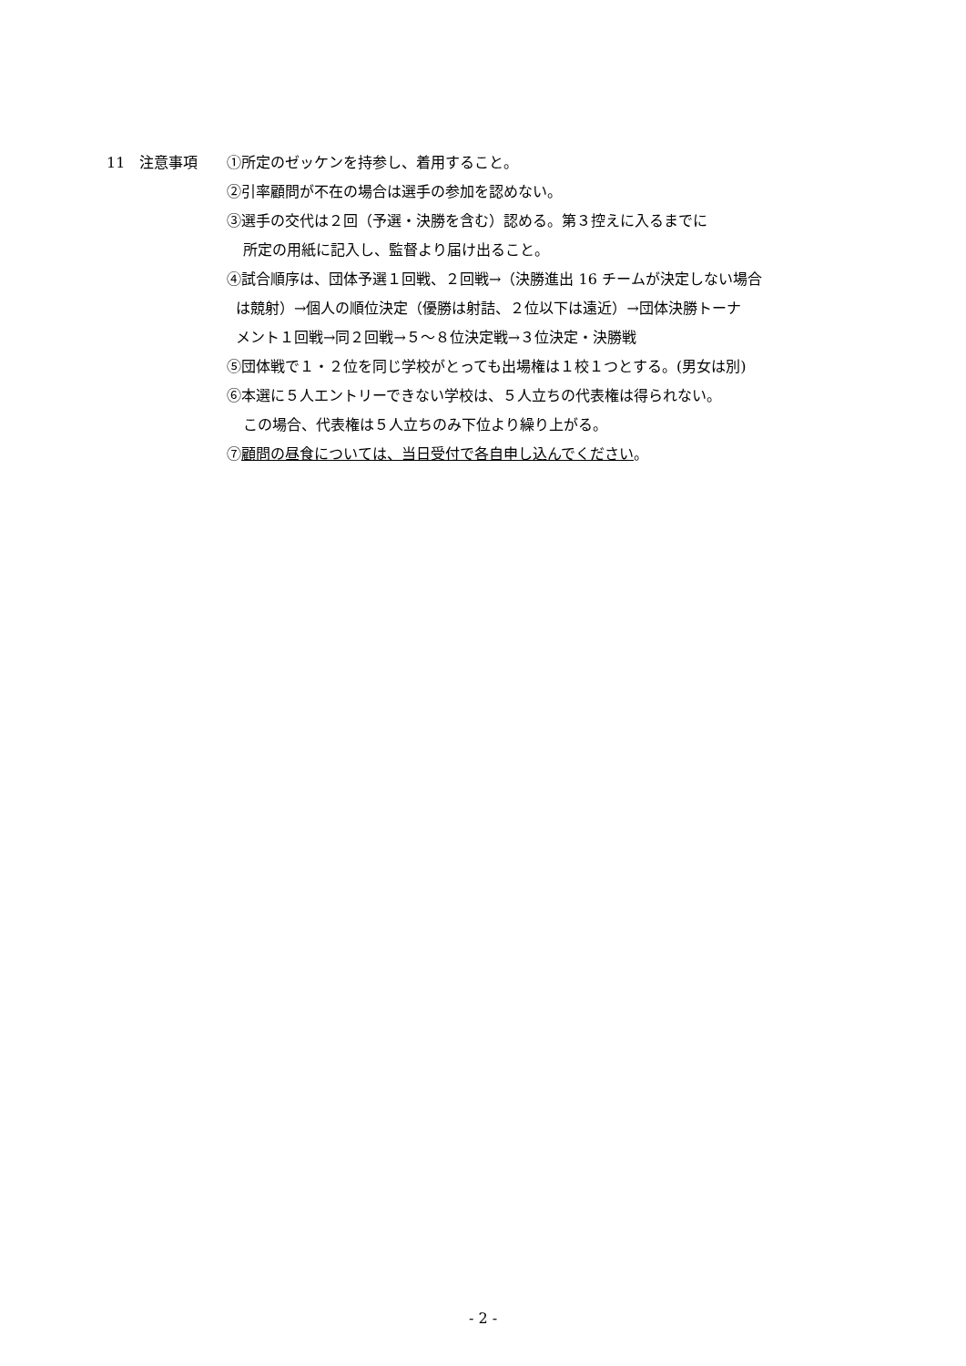11　注意事項 ①所定のゼッケンを持参し、着用すること。
②引率顧問が不在の場合は選手の参加を認めない。
③選手の交代は２回（予選・決勝を含む）認める。第３控えに入るまでに
所定の用紙に記入し、監督より届け出ること。
④試合順序は、団体予選１回戦、２回戦→（決勝進出 16 チームが決定しない場合
は競射）→個人の順位決定（優勝は射詰、２位以下は遠近）→団体決勝トーナ
メント１回戦→同２回戦→５～８位決定戦→３位決定・決勝戦
⑤団体戦で１・２位を同じ学校がとっても出場権は１校１つとする。(男女は別)
⑥本選に５人エントリーできない学校は、５人立ちの代表権は得られない。
この場合、代表権は５人立ちのみ下位より繰り上がる。
⑦顧問の昼食については、当日受付で各自申し込んでください。
- 2 -